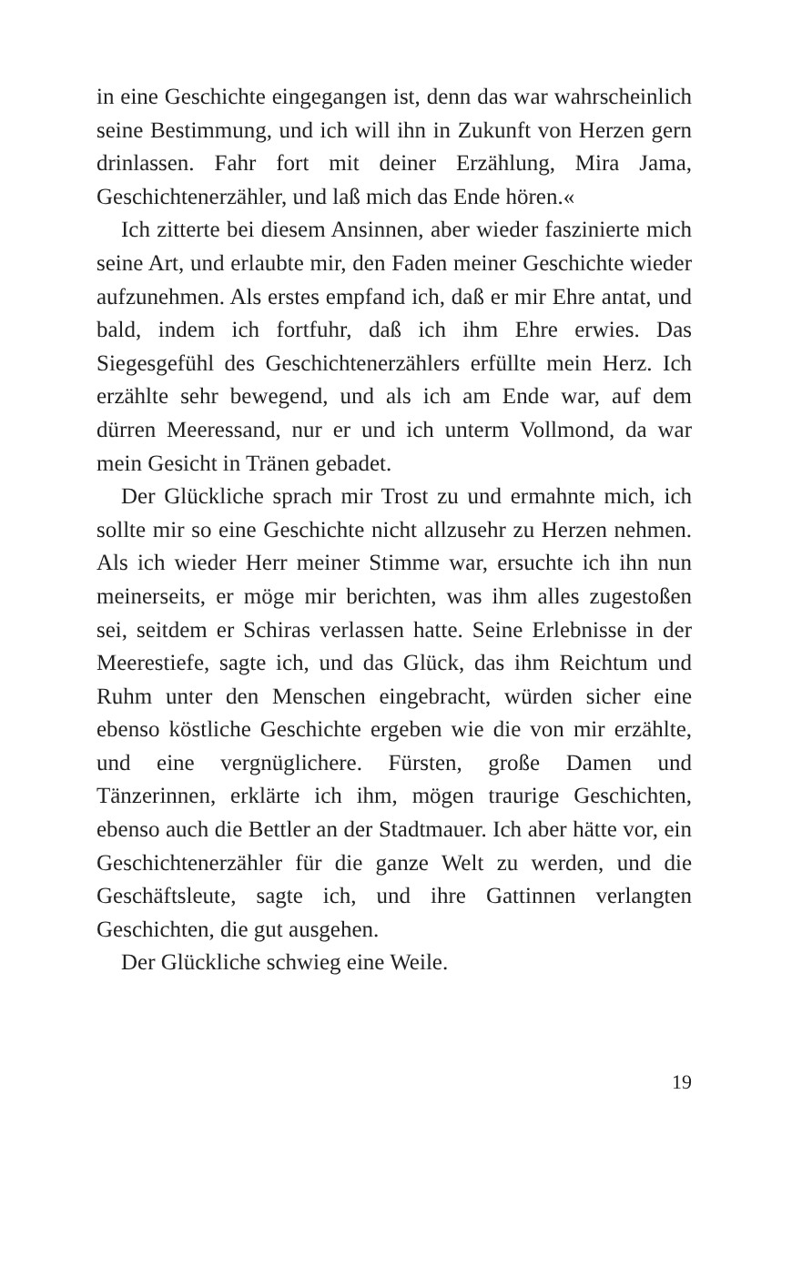in eine Geschichte eingegangen ist, denn das war wahrscheinlich seine Bestimmung, und ich will ihn in Zukunft von Herzen gern drinlassen. Fahr fort mit deiner Erzählung, Mira Jama, Geschichtenerzähler, und laß mich das Ende hören.«
Ich zitterte bei diesem Ansinnen, aber wieder faszinierte mich seine Art, und erlaubte mir, den Faden meiner Geschichte wieder aufzunehmen. Als erstes empfand ich, daß er mir Ehre antat, und bald, indem ich fortfuhr, daß ich ihm Ehre erwies. Das Siegesgefühl des Geschichtenerzählers erfüllte mein Herz. Ich erzählte sehr bewegend, und als ich am Ende war, auf dem dürren Meeressand, nur er und ich unterm Vollmond, da war mein Gesicht in Tränen gebadet.
Der Glückliche sprach mir Trost zu und ermahnte mich, ich sollte mir so eine Geschichte nicht allzusehr zu Herzen nehmen. Als ich wieder Herr meiner Stimme war, ersuchte ich ihn nun meinerseits, er möge mir berichten, was ihm alles zugestoßen sei, seitdem er Schiras verlassen hatte. Seine Erlebnisse in der Meerestiefe, sagte ich, und das Glück, das ihm Reichtum und Ruhm unter den Menschen eingebracht, würden sicher eine ebenso köstliche Geschichte ergeben wie die von mir erzählte, und eine vergnüglichere. Fürsten, große Damen und Tänzerinnen, erklärte ich ihm, mögen traurige Geschichten, ebenso auch die Bettler an der Stadtmauer. Ich aber hätte vor, ein Geschichtenerzähler für die ganze Welt zu werden, und die Geschäftsleute, sagte ich, und ihre Gattinnen verlangten Geschichten, die gut ausgehen.
Der Glückliche schwieg eine Weile.
19